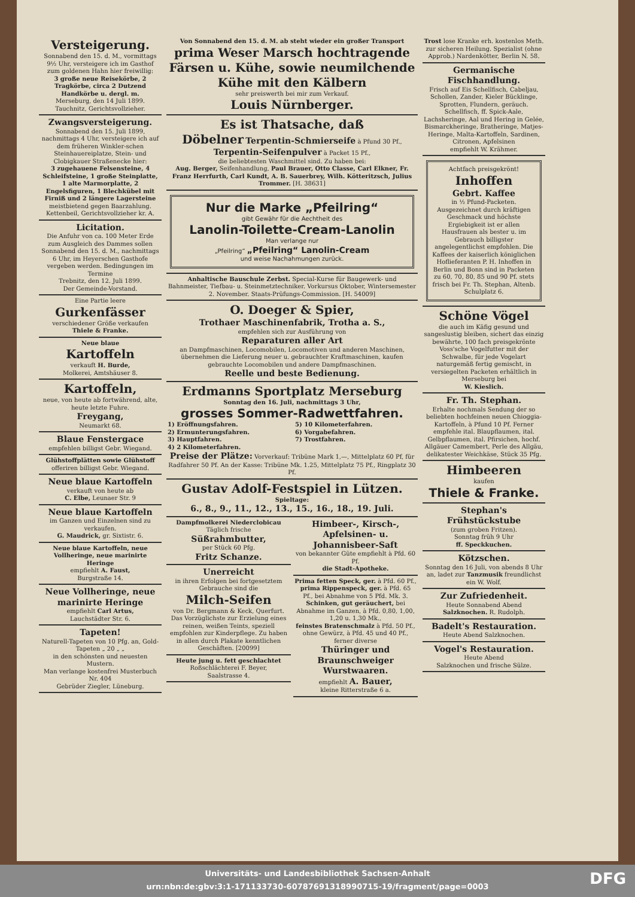Versteigerung.
Sonnabend den 15. d. M., vormittags 9½ Uhr, versteigere ich im Gasthof zum goldenen Hahn hier freiwillig:
3 große neue Reisekörbe, 2 Tragkörbe, circa 2 Dutzend Handkörbe u. dergl. m.
Merseburg, den 14 Juli 1899.
Tauchnitz, Gerichtsvollzieher.
Zwangsversteigerung.
Sonnabend den 15. Juli 1899, nachmittags 4 Uhr, versteigere ich auf dem früheren Winkler-schen Steinhauereiplatze, Stein- und Clobigkauer Straßenecke hier:
3 zugehauene Felsensteine, 4 Schleifsteine, 1 große Steinplatte, 1 alte Marmorplatte, 2 Engelsfiguren, 1 Blechkübel mit Firniß und 2 längere Lagersteine
meistbietend gegen Baarzahlung.
Kettenbeil, Gerichtsvollzieher kr. A.
Licitation.
Die Anfuhr von ca. 100 Meter Erde zum Ausgleich des Dammes sollen Sonnabend den 15. d. M., nachmittags 6 Uhr, im Heyerschen Gasthofe vergeben werden. Bedingungen im Termine
Trebnitz, den 12. Juli 1899.
Der Gemeinde-Vorstand.
Eine Partie leere
Gurkenfässer
verschiedener Größe verkaufen
Thiele & Franke.
Neue blaue
Kartoffeln
verkauft H. Burde,
Molkerei, Amtshäuser 8.
Kartoffeln,
neue, von heute ab fortwährend, alte, heute letzte Fuhre.
Freygang,
Neumarkt 68.
Blaue Fenstergace
empfehlen billigst Gebr. Wiegand.
Glühstoffplätten sowie Glühstoff
offeriren billigst Gebr. Wiegand.
Neue blaue Kartoffeln
verkauft von heute ab
C. Elbe, Leunaer Str. 9
Neue blaue Kartoffeln
im Ganzen und Einzelnen sind zu verkaufen.
G. Maudrick, gr. Sixtistr. 6.
Neue blaue Kartoffeln, neue Vollheringe, neue marinirte Heringe
empfiehlt A. Faust,
Burgstraße 14.
Neue Vollheringe, neue marinirte Heringe
empfiehlt Carl Artus,
Lauchstädter Str. 6.
Tapeten!
Naturell-Tapeten von 10 Pfg. an, Gold-Tapeten „ 20 „ „
in den schönsten und neuesten Mustern.
Man verlange kostenfrei Musterbuch Nr. 404
Gebrüder Ziegler, Lüneburg.
Von Sonnabend den 15. d. M. ab steht wieder ein großer Transport
prima Weser Marsch hochtragende Färsen u. Kühe, sowie neumilchende Kühe mit den Kälbern
sehr preiswerth bei mir zum Verkauf.
Louis Nürnberger.
Es ist Thatsache, daß
Döbelner Terpentin-Schmierseife à Pfund 30 Pf., Terpentin-Seifenpulver à Packet 15 Pf.,
die beliebtesten Waschmittel sind. Zu haben bei:
Aug. Berger, Seifenhandlung, Paul Brauer, Otto Classe, Carl Elkner, Fr. Franz Herrfurth, Carl Kundt, A. B. Sauerbrey, Wilh. Kötteritzsch, Julius Trommer. [H. 38631]
Nur die Marke „Pfeilring“
gibt Gewähr für die Aechtheit des
Lanolin-Toilette-Cream-Lanolin
Man verlange nur
„Pfeilring“ „Pfeilring“ Lanolin-Cream
und weise Nachahmungen zurück.
Anhaltische Bauschule Zerbst. Special-Kurse für Baugewerk- und Bahnmeister, Tiefbau- u. Steinmetztechniker. Vorkursus Oktober, Wintersemester 2. November. Staats-Prüfungs-Commission. [H. 54009]
O. Doeger & Spier,
Trothaer Maschinenfabrik, Trotha a. S.,
empfehlen sich zur Ausführung von
Reparaturen aller Art
an Dampfmaschinen, Locomobilen, Locomotiven und anderen Maschinen, übernehmen die Lieferung neuer u. gebrauchter Kraftmaschinen, kaufen gebrauchte Locomobilen und andere Dampfmaschinen.
Reelle und beste Bedienung.
Erdmanns Sportplatz Merseburg
Sonntag den 16. Juli, nachmittags 3 Uhr,
grosses Sommer-Radwettfahren.
1) Eröffnungsfahren.
2) Ermunterungsfahren.
3) Hauptfahren.
4) 2 Kilometerfahren.
5) 10 Kilometerfahren.
6) Vorgabefahren.
7) Trostfahren.
Preise der Plätze: Vorverkauf: Tribüne Mark 1,—, Mittelplatz 60 Pf, für Radfahrer 50 Pf. An der Kasse: Tribüne Mk. 1.25, Mittelplatz 75 Pf., Ringplatz 30 Pf.
Gustav Adolf-Festspiel in Lützen.
Spieltage:
6., 8., 9., 11., 12., 13., 15., 16., 18., 19. Juli.
Dampfmolkerei Niederclobicau
Täglich frische
Süßrahmbutter,
per Stück 60 Pfg.
Fritz Schanze.
Unerreicht
in ihren Erfolgen bei fortgesetztem Gebrauche sind die
Milch-Seifen
von Dr. Bergmann & Keck, Querfurt. Das Vorzüglichste zur Erzielung eines reinen, weißen Teints, speziell empfohlen zur Kinderpflege. Zu haben in allen durch Plakate kenntlichen Geschäften. [20099]
Heute jung u. fett geschlachtet
Roßschlächterei F. Beyer,
Saalstrasse 4.
Himbeer-, Kirsch-, Apfelsinen- u. Johannisbeer-Saft
von bekannter Güte empfiehlt à Pfd. 60 Pf.
die Stadt-Apotheke.
Prima fetten Speck, ger. à Pfd. 60 Pf.,
prima Rippenspeck, ger. à Pfd. 65 Pf., bei Abnahme von 5 Pfd. Mk. 3.
Schinken, gut geräuchert, bei Abnahme im Ganzen, à Pfd. 0,80, 1,00, 1,20 u. 1,30 Mk.,
feinstes Bratenschmalz à Pfd. 50 Pf., ohne Gewürz, à Pfd. 45 und 40 Pf., ferner diverse
Thüringer und Braunschweiger Wurstwaaren.
empfiehlt A. Bauer,
kleine Ritterstraße 6 a.
Trost lose Kranke erh. kostenlos Meth. zur sicheren Heilung. Spezialist (ohne Approb.) Nardenkötter, Berlin N. 58.
Germanische Fischhandlung.
Frisch auf Eis Schellfisch, Cabeljau, Schollen, Zander, Kieler Bücklinge, Sprotten, Flundern, geräuch. Schellfisch, ff. Spick-Aale, Lachsheringe, Aal und Hering in Gelée, Bismarckheringe, Bratheringe, Matjes-Heringe, Malta-Kartoffeln, Sardinen, Citronen, Apfelsinen
empfiehlt W. Krähmer.
Achtfach preisgekrönt!
Inhoffen
Gebrt. Kaffee
in ½ Pfund-Packeten. Ausgezeichnet durch kräftigen Geschmack und höchste Ergiebigkeit ist er allen Hausfrauen als bester u. im Gebrauch billigster angelegentlichst empfohlen. Die Kaffees der kaiserlich königlichen Hoflieferanten P. H. Inhoffen in Berlin und Bonn sind in Packeten zu 60, 70, 80, 85 und 90 Pf. stets frisch bei Fr. Th. Stephan, Altenb. Schulplatz 6.
Schöne Vögel
die auch im Käfig gesund und sangeslustig bleiben, sichert das einzig bewährte, 100 fach preisgekrönte Voss'sche Vogelfutter mit der Schwalbe, für jede Vogelart naturgemäß fertig gemischt, in versiegelten Packeten erhältlich in Merseburg bei
W. Kieslich.
Fr. Th. Stephan.
Erhalte nochmals Sendung der so beliebten hochfeinen neuen Chioggia-Kartoffeln, à Pfund 10 Pf. Ferner empfehle ital. Blaupflaumen, ital. Gelbpflaumen, ital. Pfirsichen, hochf. Allgäuer Camembert, Perle des Allgäu, delikatester Weichkäse, Stück 35 Pfg.
Himbeeren
kaufen
Thiele & Franke.
Stephan's Frühstückstube
(zum groben Fritzen).
Sonntag früh 9 Uhr
ff. Speckkuchen.
Kötzschen.
Sonntag den 16 Juli, von abends 8 Uhr an, ladet zur Tanzmusik freundlichst ein W. Wolf.
Zur Zufriedenheit.
Heute Sonnabend Abend
Salzknochen. R. Rudolph.
Badelt's Restauration.
Heute Abend Salzknochen.
Vogel's Restauration.
Heute Abend
Salzknochen und frische Sülze.
Universitäts- und Landesbibliothek Sachsen-Anhalt
urn:nbn:de:gbv:3:1-171133730-60787691318990715-19/fragment/page=0003
DFG